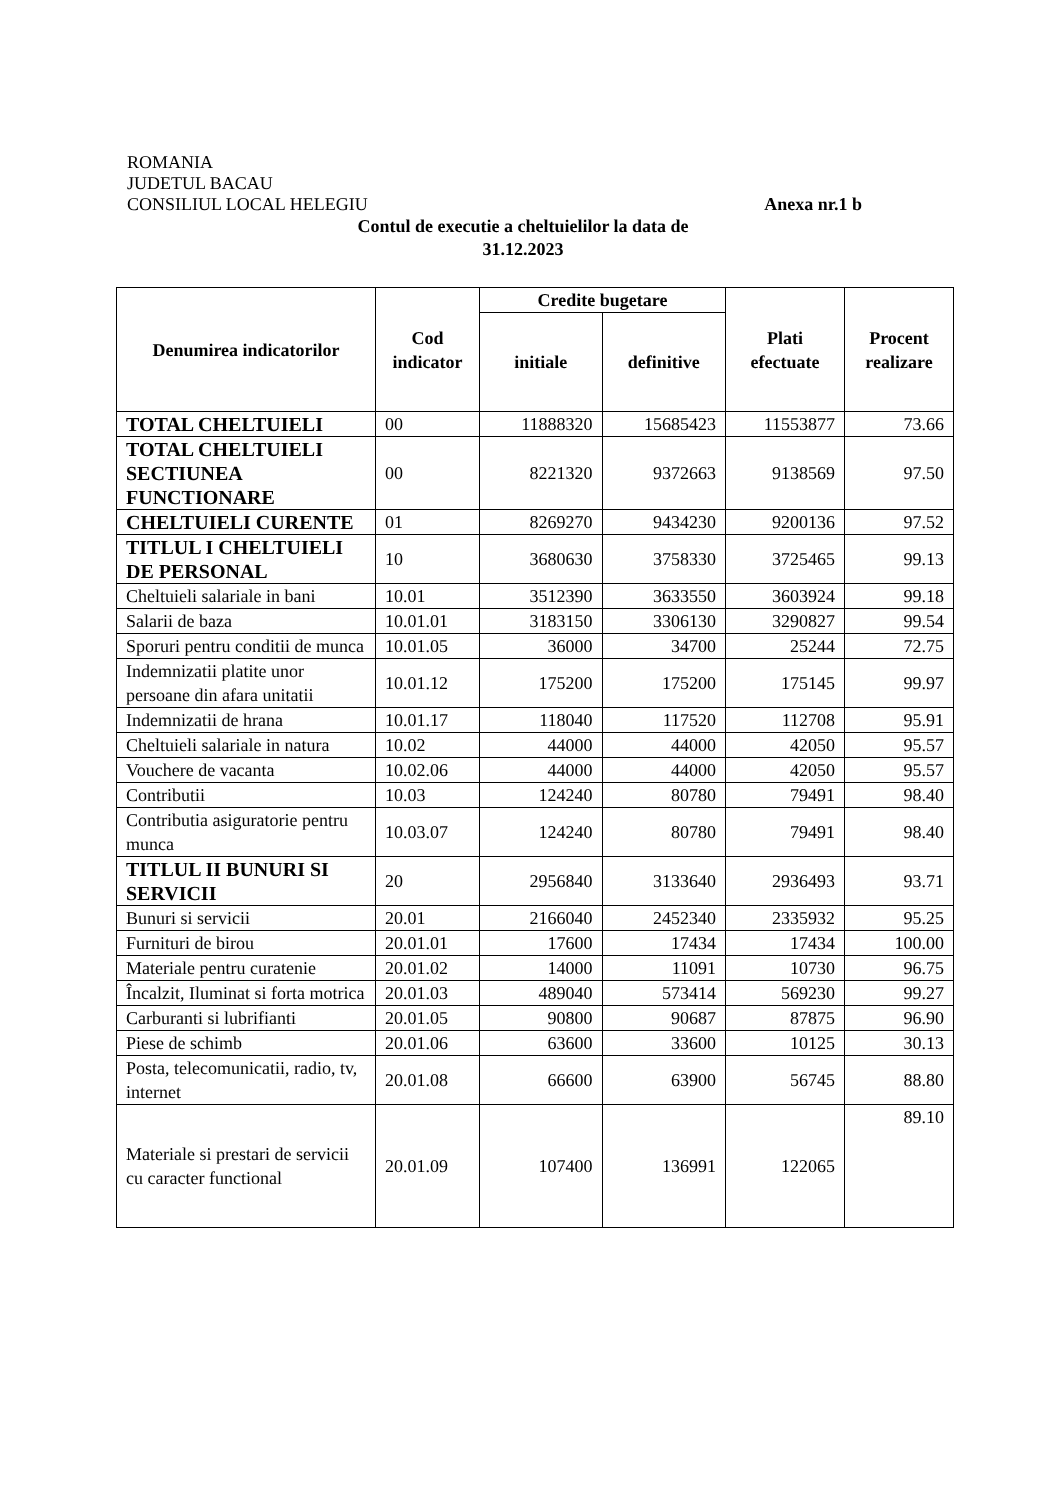ROMANIA
JUDETUL BACAU
CONSILIUL LOCAL HELEGIU Anexa nr.1 b
Contul de executie a cheltuielilor la data de
31.12.2023
| Denumirea indicatorilor | Cod indicator | Credite bugetare | | Plati efectuate | Procent realizare |
| --- | --- | --- | --- | --- | --- |
| | | initiale | definitive | | |
| TOTAL CHELTUIELI | 00 | 11888320 | 15685423 | 11553877 | 73.66 |
| TOTAL CHELTUIELI SECTIUNEA FUNCTIONARE | 00 | 8221320 | 9372663 | 9138569 | 97.50 |
| CHELTUIELI CURENTE | 01 | 8269270 | 9434230 | 9200136 | 97.52 |
| TITLUL I CHELTUIELI DE PERSONAL | 10 | 3680630 | 3758330 | 3725465 | 99.13 |
| Cheltuieli salariale in bani | 10.01 | 3512390 | 3633550 | 3603924 | 99.18 |
| Salarii de baza | 10.01.01 | 3183150 | 3306130 | 3290827 | 99.54 |
| Sporuri pentru conditii de munca | 10.01.05 | 36000 | 34700 | 25244 | 72.75 |
| Indemnizatii platite unor persoane din afara unitatii | 10.01.12 | 175200 | 175200 | 175145 | 99.97 |
| Indemnizatii de hrana | 10.01.17 | 118040 | 117520 | 112708 | 95.91 |
| Cheltuieli salariale in natura | 10.02 | 44000 | 44000 | 42050 | 95.57 |
| Vouchere de vacanta | 10.02.06 | 44000 | 44000 | 42050 | 95.57 |
| Contributii | 10.03 | 124240 | 80780 | 79491 | 98.40 |
| Contributia asiguratorie pentru munca | 10.03.07 | 124240 | 80780 | 79491 | 98.40 |
| TITLUL II BUNURI SI SERVICII | 20 | 2956840 | 3133640 | 2936493 | 93.71 |
| Bunuri si servicii | 20.01 | 2166040 | 2452340 | 2335932 | 95.25 |
| Furnituri de birou | 20.01.01 | 17600 | 17434 | 17434 | 100.00 |
| Materiale pentru curatenie | 20.01.02 | 14000 | 11091 | 10730 | 96.75 |
| Încalzit, Iluminat si forta motrica | 20.01.03 | 489040 | 573414 | 569230 | 99.27 |
| Carburanti si lubrifianti | 20.01.05 | 90800 | 90687 | 87875 | 96.90 |
| Piese de schimb | 20.01.06 | 63600 | 33600 | 10125 | 30.13 |
| Posta, telecomunicatii, radio, tv, internet | 20.01.08 | 66600 | 63900 | 56745 | 88.80 |
| Materiale si prestari de servicii cu caracter functional | 20.01.09 | 107400 | 136991 | 122065 | 89.10 |